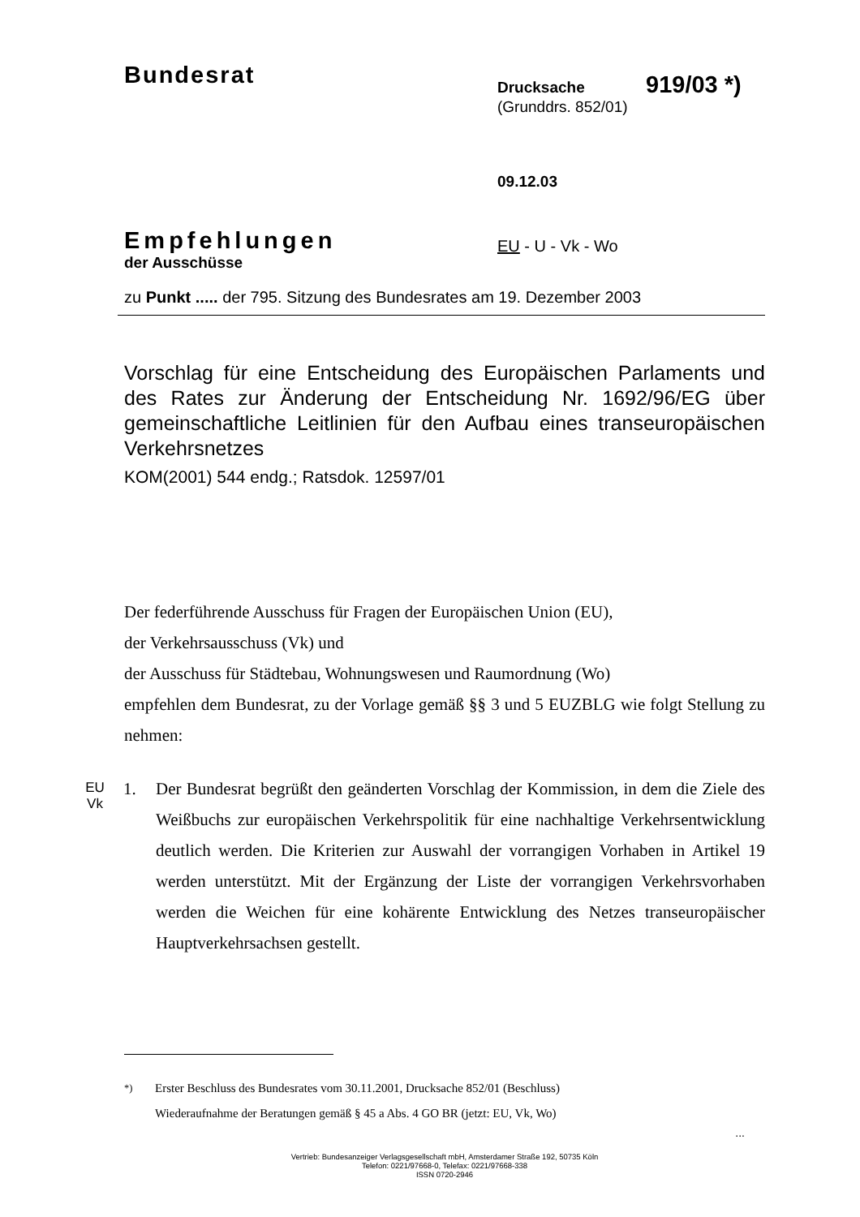Bundesrat
Drucksache 919/03 <sup>*)</sup>
(Grunddrs. 852/01)
09.12.03
Empfehlungen
der Ausschüsse
EU - U - Vk - Wo
zu Punkt ..... der 795. Sitzung des Bundesrates am 19. Dezember 2003
Vorschlag für eine Entscheidung des Europäischen Parlaments und des Rates zur Änderung der Entscheidung Nr. 1692/96/EG über gemeinschaftliche Leitlinien für den Aufbau eines transeuropäischen Verkehrsnetzes
KOM(2001) 544 endg.; Ratsdok. 12597/01
Der federführende Ausschuss für Fragen der Europäischen Union (EU),
der Verkehrsausschuss (Vk) und
der Ausschuss für Städtebau, Wohnungswesen und Raumordnung (Wo)
empfehlen dem Bundesrat, zu der Vorlage gemäß §§ 3 und 5 EUZBLG wie folgt Stellung zu nehmen:
EU
Vk
1. Der Bundesrat begrüßt den geänderten Vorschlag der Kommission, in dem die Ziele des Weißbuchs zur europäischen Verkehrspolitik für eine nachhaltige Verkehrsentwicklung deutlich werden. Die Kriterien zur Auswahl der vorrangigen Vorhaben in Artikel 19 werden unterstützt. Mit der Ergänzung der Liste der vorrangigen Verkehrsvorhaben werden die Weichen für eine kohärente Entwicklung des Netzes transeuropäischer Hauptverkehrsachsen gestellt.
<sup>*)</sup> Erster Beschluss des Bundesrates vom 30.11.2001, Drucksache 852/01 (Beschluss)
Wiederaufnahme der Beratungen gemäß § 45 a Abs. 4 GO BR (jetzt: EU, Vk, Wo)
...
Vertrieb: Bundesanzeiger Verlagsgesellschaft mbH, Amsterdamer Straße 192, 50735 Köln
Telefon: 0221/97668-0, Telefax: 0221/97668-338
ISSN 0720-2946